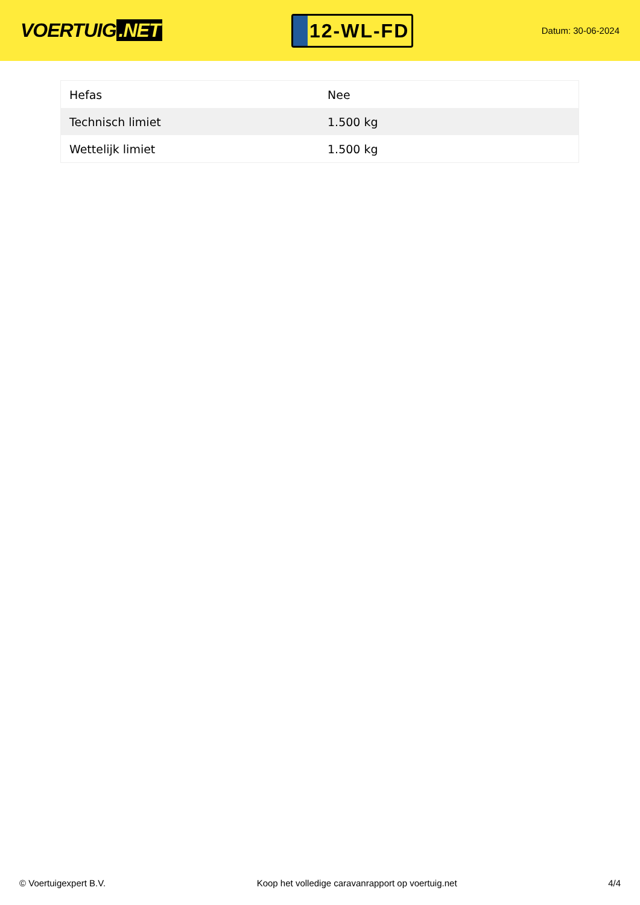VOERTUIG.NET
12-WL-FD
Datum: 30-06-2024
| Hefas | Nee |
| Technisch limiet | 1.500 kg |
| Wettelijk limiet | 1.500 kg |
© Voertuigexpert B.V. Koop het volledige caravanrapport op voertuig.net 4/4